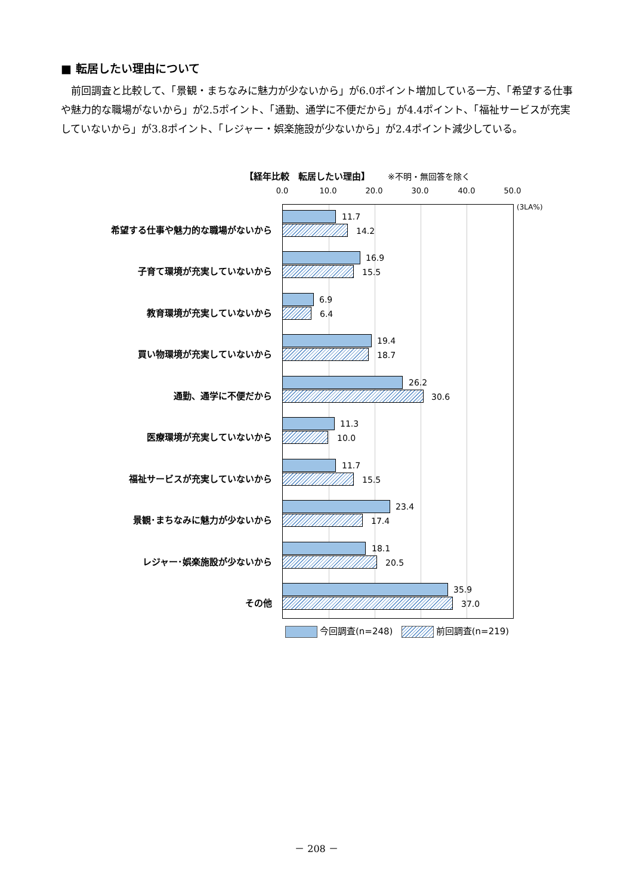■ 転居したい理由について
　前回調査と比較して、「景観・まちなみに魅力が少ないから」が6.0ポイント増加している一方、「希望する仕事や魅力的な職場がないから」が2.5ポイント、「通勤、通学に不便だから」が4.4ポイント、「福祉サービスが充実していないから」が3.8ポイント、「レジャー・娯楽施設が少ないから」が2.4ポイント減少している。
【経年比較　転居したい理由】 ※不明・無回答を除く
0.0 10.0 20.0 30.0 40.0 50.0
(3LA%)
希望する仕事や魅力的な職場がないから
11.7
14.2
子育て環境が充実していないから
16.9
15.5
教育環境が充実していないから
6.9
6.4
買い物環境が充実していないから
19.4
18.7
通勤、通学に不便だから
26.2
30.6
医療環境が充実していないから
11.3
10.0
福祉サービスが充実していないから
11.7
15.5
景観･まちなみに魅力が少ないから
23.4
17.4
レジャー･娯楽施設が少ないから
18.1
20.5
その他
35.9
37.0
今回調査(n=248) 前回調査(n=219)
－ 208 －